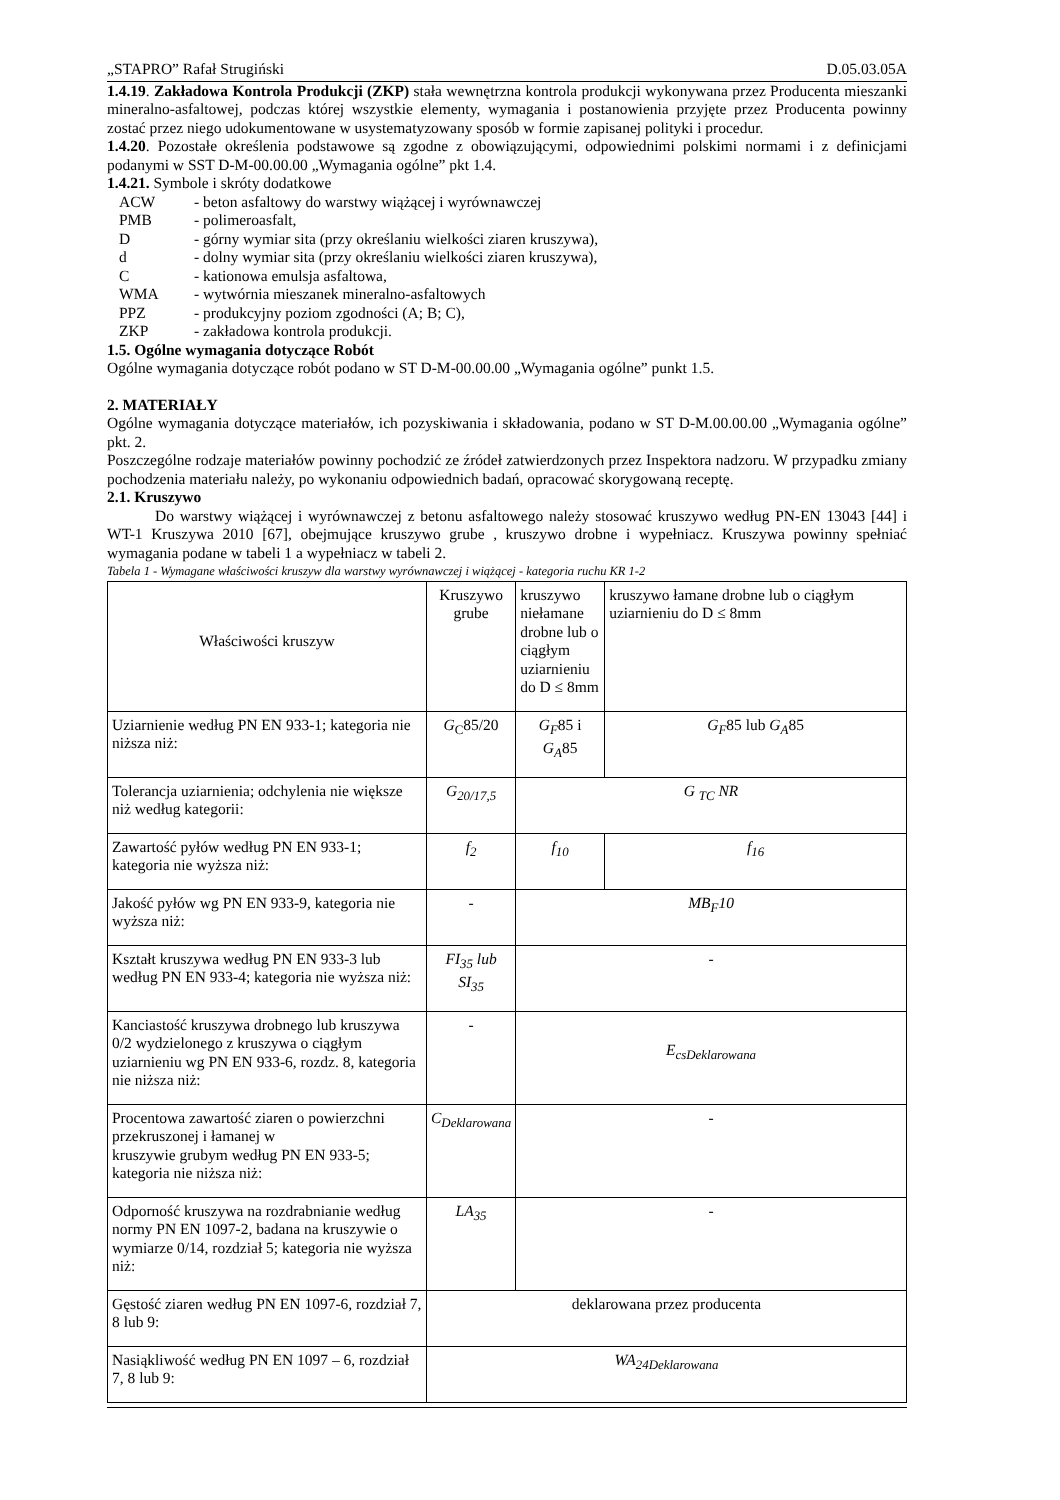„STAPRO” Rafał Strugiński D.05.03.05A
1.4.19. Zakładowa Kontrola Produkcji (ZKP) stała wewnętrzna kontrola produkcji wykonywana przez Producenta mieszanki mineralno-asfaltowej, podczas której wszystkie elementy, wymagania i postanowienia przyjęte przez Producenta powinny zostać przez niego udokumentowane w usystematyzowany sposób w formie zapisanej polityki i procedur.
1.4.20. Pozostałe określenia podstawowe są zgodne z obowiązującymi, odpowiednimi polskimi normami i z definicjami podanymi w SST D-M-00.00.00 „Wymagania ogólne” pkt 1.4.
1.4.21. Symbole i skróty dodatkowe
ACW - beton asfaltowy do warstwy wiążącej i wyrównawczej
PMB - polimeroasfalt,
D - górny wymiar sita (przy określaniu wielkości ziaren kruszywa),
d - dolny wymiar sita (przy określaniu wielkości ziaren kruszywa),
C - kationowa emulsja asfaltowa,
WMA - wytwórnia mieszanek mineralno-asfaltowych
PPZ - produkcyjny poziom zgodności (A; B; C),
ZKP - zakładowa kontrola produkcji.
1.5. Ogólne wymagania dotyczące Robót
Ogólne wymagania dotyczące robót podano w ST D-M-00.00.00 „Wymagania ogólne” punkt 1.5.
2. MATERIAŁY
Ogólne wymagania dotyczące materiałów, ich pozyskiwania i składowania, podano w ST D-M.00.00.00 „Wymagania ogólne” pkt. 2.
Poszczególne rodzaje materiałów powinny pochodzić ze źródeł zatwierdzonych przez Inspektora nadzoru. W przypadku zmiany pochodzenia materiału należy, po wykonaniu odpowiednich badań, opracować skorygowaną receptę.
2.1. Kruszywo
Do warstwy wiążącej i wyrównawczej z betonu asfaltowego należy stosować kruszywo według PN-EN 13043 [44] i WT-1 Kruszywa 2010 [67], obejmujące kruszywo grube , kruszywo drobne i wypełniacz. Kruszywa powinny spełniać wymagania podane w tabeli 1 a wypełniacz w tabeli 2.
Tabela 1 - Wymagane właściwości kruszyw dla warstwy wyrównawczej i wiążącej - kategoria ruchu KR 1-2
| Właściwości kruszyw | Kruszywo grube | kruszywo niełamane drobne lub o ciągłym uziarnieniu do D ≤ 8mm | kruszywo łamane drobne lub o ciągłym uziarnieniu do D ≤ 8mm |
| Uziarnienie według PN EN 933-1; kategoria nie niższa niż: | G<sub>C</sub>85/20 | G<sub>F</sub> 85 i G<sub>A</sub> 85 | G<sub>F</sub> 85 lub G<sub>A</sub> 85 |
| Tolerancja uziarnienia; odchylenia nie większe niż według kategorii: | G<sub>20/17,5</sub> | G <sub>TC</sub> NR | |
| Zawartość pyłów według PN EN 933-1; kategoria nie wyższa niż: | f<sub>2</sub> | f<sub>10</sub> | f<sub>16</sub> |
| Jakość pyłów wg PN EN 933-9, kategoria nie wyższa niż: | - | MB<sub>F</sub>10 | |
| Kształt kruszywa według PN EN 933-3 lub według PN EN 933-4; kategoria nie wyższa niż: | FI<sub>35</sub> lub SI<sub>35</sub> | - | |
| Kanciastość kruszywa drobnego lub kruszywa 0/2 wydzielonego z kruszywa o ciągłym uziarnieniu wg PN EN 933-6, rozdz. 8, kategoria nie niższa niż: | - | E<sub>csDeklarowana</sub> | |
| Procentowa zawartość ziaren o powierzchni przekruszonej i łamanej w kruszywie grubym według PN EN 933-5; kategoria nie niższa niż: | C<sub>Deklarowana</sub> | - | |
| Odporność kruszywa na rozdrabnianie według normy PN EN 1097-2, badana na kruszywie o wymiarze 0/14, rozdział 5; kategoria nie wyższa niż: | LA<sub>35</sub> | - | |
| Gęstość ziaren według PN EN 1097-6, rozdział 7, 8 lub 9: | deklarowana przez producenta | | |
| Nasiąkliwość według PN EN 1097 – 6, rozdział 7, 8 lub 9: | WA<sub>24Deklarowana</sub> | | |